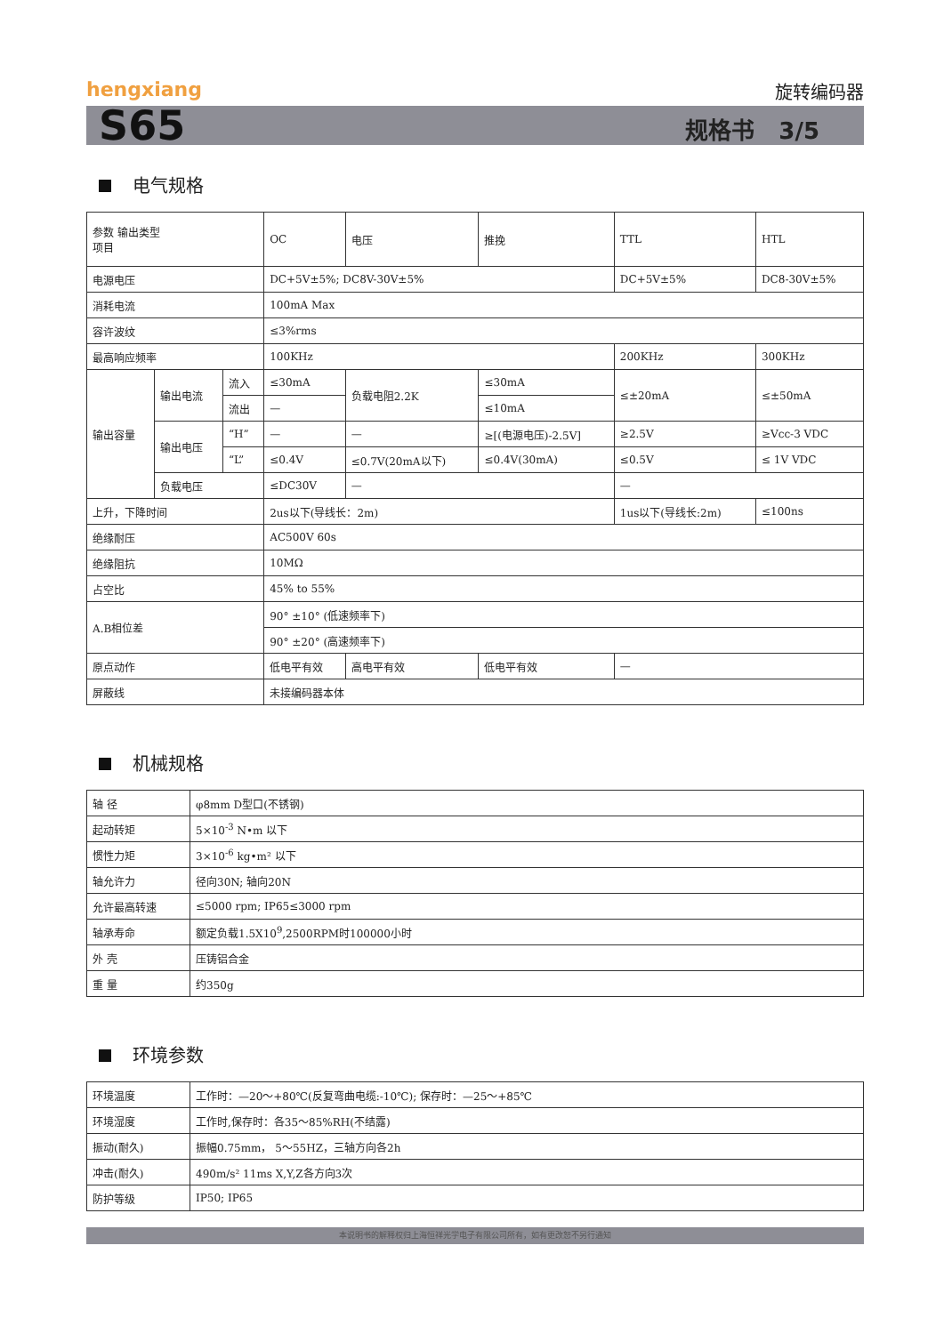hengxiang 旋转编码器
S65 规格书 3/5
电气规格
| 参数 输出类型 项目 | | | OC | 电压 | 推挽 | TTL | HTL |
| 电源电压 | | | DC+5V±5%; DC8V-30V±5% | | | DC+5V±5% | DC8-30V±5% |
| 消耗电流 | | | 100mA Max | | | | |
| 容许波纹 | | | ≤3%rms | | | | |
| 最高响应频率 | | | 100KHz | | | 200KHz | 300KHz |
| 输出容量 | 输出电流 | 流入 | ≤30mA | 负载电阻2.2K | ≤30mA | ≤±20mA | ≤±50mA |
| | | 流出 | — | | ≤10mA | | |
| | 输出电压 | “H” | — | — | ≥[(电源电压)-2.5V] | ≥2.5V | ≥Vcc-3 VDC |
| | | “L” | ≤0.4V | ≤0.7V(20mA以下) | ≤0.4V(30mA) | ≤0.5V | ≤ 1V VDC |
| | 负载电压 | | ≤DC30V | — | | — | |
| 上升，下降时间 | | | 2us以下(导线长：2m) | | | 1us以下(导线长:2m) | ≤100ns |
| 绝缘耐压 | | | AC500V 60s | | | | |
| 绝缘阻抗 | | | 10MΩ | | | | |
| 占空比 | | | 45% to 55% | | | | |
| A.B相位差 | | | 90° ±10° (低速频率下) | | | | |
| | | | 90° ±20° (高速频率下) | | | | |
| 原点动作 | | | 低电平有效 | 高电平有效 | 低电平有效 | — | |
| 屏蔽线 | | | 未接编码器本体 | | | | |
机械规格
| 轴 径 | φ8mm D型口(不锈钢) |
| 起动转矩 | 5×10<sup>-3</sup> N•m 以下 |
| 惯性力矩 | 3×10<sup>-6</sup> kg•m² 以下 |
| 轴允许力 | 径向30N; 轴向20N |
| 允许最高转速 | ≤5000 rpm; IP65≤3000 rpm |
| 轴承寿命 | 额定负载1.5X10<sup>9</sup>,2500RPM时100000小时 |
| 外 壳 | 压铸铝合金 |
| 重 量 | 约350g |
环境参数
| 环境温度 | 工作时：—20～+80℃(反复弯曲电缆:-10℃); 保存时：—25～+85℃ |
| 环境湿度 | 工作时,保存时：各35～85%RH(不结露) |
| 振动(耐久) | 振幅0.75mm， 5～55HZ，三轴方向各2h |
| 冲击(耐久) | 490m/s² 11ms X,Y,Z各方向3次 |
| 防护等级 | IP50; IP65 |
本说明书的解释权归上海恒祥光学电子有限公司所有，如有更改恕不另行通知